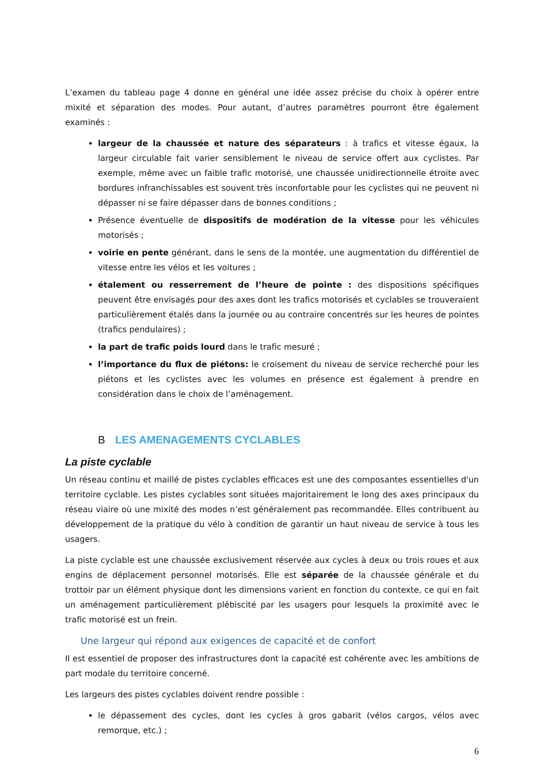L’examen du tableau page 4 donne en général une idée assez précise du choix à opérer entre mixité et séparation des modes. Pour autant, d’autres paramètres pourront être également examinés :
largeur de la chaussée et nature des séparateurs : à trafics et vitesse égaux, la largeur circulable fait varier sensiblement le niveau de service offert aux cyclistes. Par exemple, même avec un faible trafic motorisé, une chaussée unidirectionnelle étroite avec bordures infranchissables est souvent très inconfortable pour les cyclistes qui ne peuvent ni dépasser ni se faire dépasser dans de bonnes conditions ;
Présence éventuelle de dispositifs de modération de la vitesse pour les véhicules motorisés ;
voirie en pente générant, dans le sens de la montée, une augmentation du différentiel de vitesse entre les vélos et les voitures ;
étalement ou resserrement de l’heure de pointe : des dispositions spécifiques peuvent être envisagés pour des axes dont les trafics motorisés et cyclables se trouveraient particulièrement étalés dans la journée ou au contraire concentrés sur les heures de pointes (trafics pendulaires) ;
la part de trafic poids lourd dans le trafic mesuré ;
l’importance du flux de piétons: le croisement du niveau de service recherché pour les piétons et les cyclistes avec les volumes en présence est également à prendre en considération dans le choix de l’aménagement.
B LES AMENAGEMENTS CYCLABLES
La piste cyclable
Un réseau continu et maillé de pistes cyclables efficaces est une des composantes essentielles d'un territoire cyclable. Les pistes cyclables sont situées majoritairement le long des axes principaux du réseau viaire où une mixité des modes n’est généralement pas recommandée. Elles contribuent au développement de la pratique du vélo à condition de garantir un haut niveau de service à tous les usagers.
La piste cyclable est une chaussée exclusivement réservée aux cycles à deux ou trois roues et aux engins de déplacement personnel motorisés. Elle est séparée de la chaussée générale et du trottoir par un élément physique dont les dimensions varient en fonction du contexte, ce qui en fait un aménagement particulièrement plébiscité par les usagers pour lesquels la proximité avec le trafic motorisé est un frein.
Une largeur qui répond aux exigences de capacité et de confort
Il est essentiel de proposer des infrastructures dont la capacité est cohérente avec les ambitions de part modale du territoire concerné.
Les largeurs des pistes cyclables doivent rendre possible :
le dépassement des cycles, dont les cycles à gros gabarit (vélos cargos, vélos avec remorque, etc.) ;
6